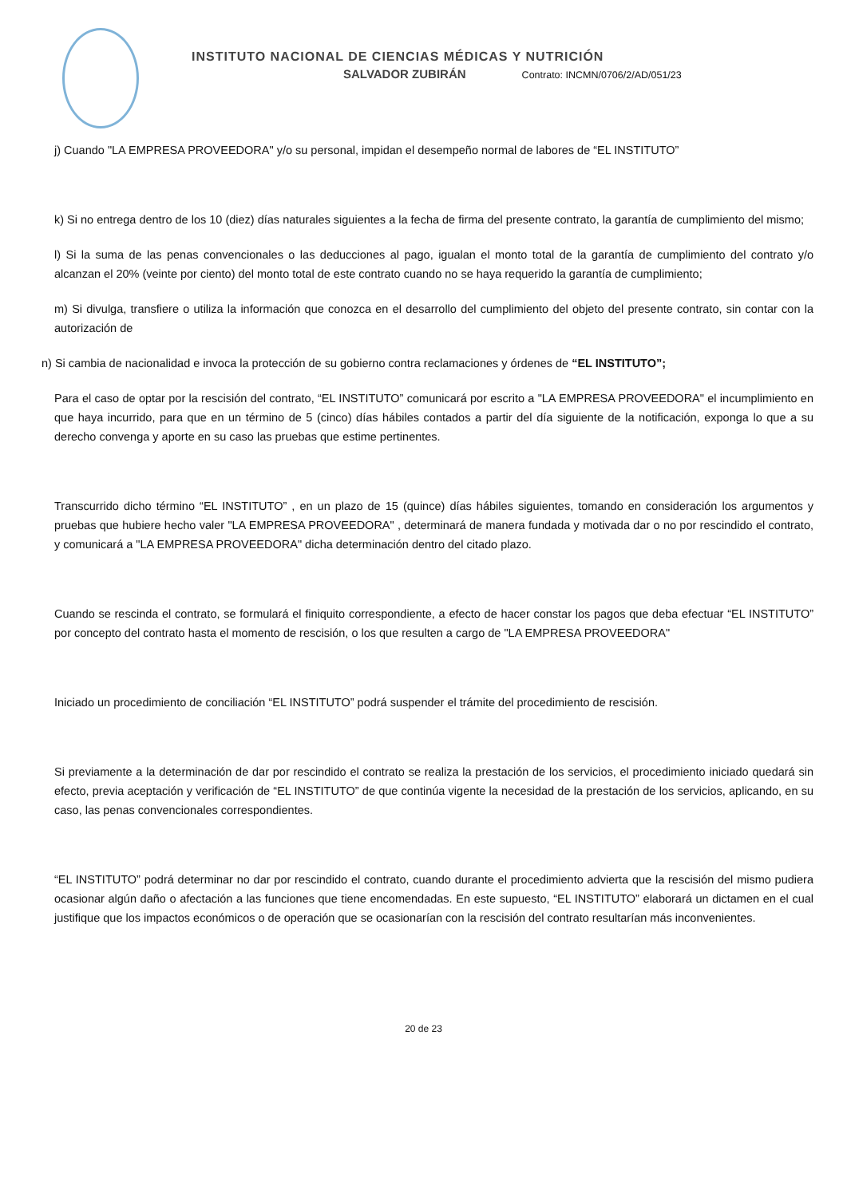INSTITUTO NACIONAL DE CIENCIAS MÉDICAS Y NUTRICIÓN
SALVADOR ZUBIRÁN Contrato: INCMN/0706/2/AD/051/23
j) Cuando "LA EMPRESA PROVEEDORA" y/o su personal, impidan el desempeño normal de labores de “EL INSTITUTO”
k) Si no entrega dentro de los 10 (diez) días naturales siguientes a la fecha de firma del presente contrato, la garantía de cumplimiento del mismo;
l) Si la suma de las penas convencionales o las deducciones al pago, igualan el monto total de la garantía de cumplimiento del contrato y/o alcanzan el 20% (veinte por ciento) del monto total de este contrato cuando no se haya requerido la garantía de cumplimiento;
m) Si divulga, transfiere o utiliza la información que conozca en el desarrollo del cumplimiento del objeto del presente contrato, sin contar con la autorización de
n) Si cambia de nacionalidad e invoca la protección de su gobierno contra reclamaciones y órdenes de “EL INSTITUTO”;
Para el caso de optar por la rescisión del contrato, “EL INSTITUTO” comunicará por escrito a "LA EMPRESA PROVEEDORA" el incumplimiento en que haya incurrido, para que en un término de 5 (cinco) días hábiles contados a partir del día siguiente de la notificación, exponga lo que a su derecho convenga y aporte en su caso las pruebas que estime pertinentes.
Transcurrido dicho término “EL INSTITUTO” , en un plazo de 15 (quince) días hábiles siguientes, tomando en consideración los argumentos y pruebas que hubiere hecho valer "LA EMPRESA PROVEEDORA" , determinará de manera fundada y motivada dar o no por rescindido el contrato, y comunicará a "LA EMPRESA PROVEEDORA" dicha determinación dentro del citado plazo.
Cuando se rescinda el contrato, se formulará el finiquito correspondiente, a efecto de hacer constar los pagos que deba efectuar “EL INSTITUTO” por concepto del contrato hasta el momento de rescisión, o los que resulten a cargo de "LA EMPRESA PROVEEDORA"
Iniciado un procedimiento de conciliación “EL INSTITUTO” podrá suspender el trámite del procedimiento de rescisión.
Si previamente a la determinación de dar por rescindido el contrato se realiza la prestación de los servicios, el procedimiento iniciado quedará sin efecto, previa aceptación y verificación de “EL INSTITUTO” de que continúa vigente la necesidad de la prestación de los servicios, aplicando, en su caso, las penas convencionales correspondientes.
“EL INSTITUTO” podrá determinar no dar por rescindido el contrato, cuando durante el procedimiento advierta que la rescisión del mismo pudiera ocasionar algún daño o afectación a las funciones que tiene encomendadas. En este supuesto, “EL INSTITUTO” elaborará un dictamen en el cual justifique que los impactos económicos o de operación que se ocasionarían con la rescisión del contrato resultarían más inconvenientes.
20 de 23